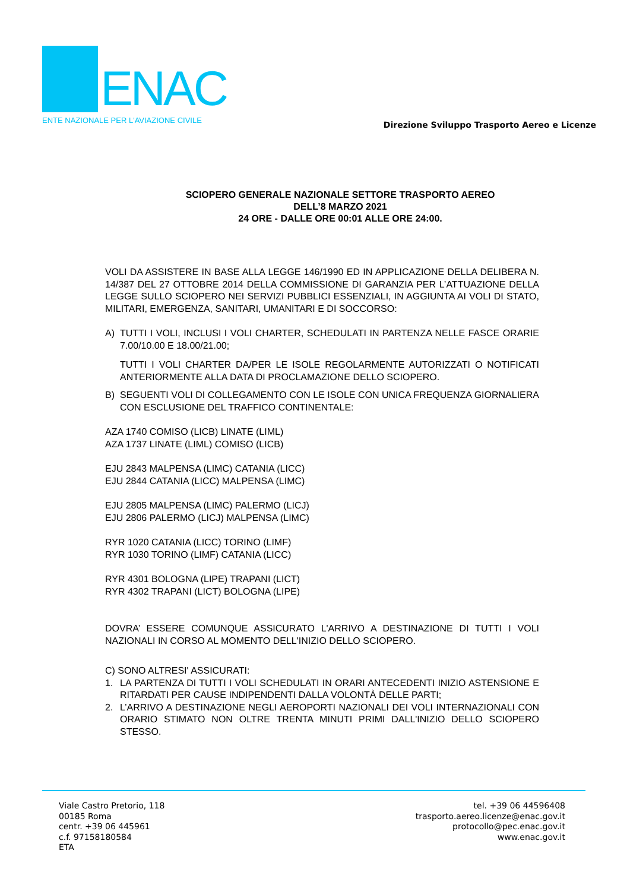ENAC
ENTE NAZIONALE PER L'AVIAZIONE CIVILE
Direzione Sviluppo Trasporto Aereo e Licenze
SCIOPERO GENERALE NAZIONALE SETTORE TRASPORTO AEREO
DELL’8 MARZO 2021
24 ORE - DALLE ORE 00:01 ALLE ORE 24:00.
VOLI DA ASSISTERE IN BASE ALLA LEGGE 146/1990 ED IN APPLICAZIONE DELLA DELIBERA N. 14/387 DEL 27 OTTOBRE 2014 DELLA COMMISSIONE DI GARANZIA PER L’ATTUAZIONE DELLA LEGGE SULLO SCIOPERO NEI SERVIZI PUBBLICI ESSENZIALI, IN AGGIUNTA AI VOLI DI STATO, MILITARI, EMERGENZA, SANITARI, UMANITARI E DI SOCCORSO:
A) TUTTI I VOLI, INCLUSI I VOLI CHARTER, SCHEDULATI IN PARTENZA NELLE FASCE ORARIE 7.00/10.00 E 18.00/21.00;
TUTTI I VOLI CHARTER DA/PER LE ISOLE REGOLARMENTE AUTORIZZATI O NOTIFICATI ANTERIORMENTE ALLA DATA DI PROCLAMAZIONE DELLO SCIOPERO.
B) SEGUENTI VOLI DI COLLEGAMENTO CON LE ISOLE CON UNICA FREQUENZA GIORNALIERA CON ESCLUSIONE DEL TRAFFICO CONTINENTALE:
AZA 1740 COMISO (LICB) LINATE (LIML)
AZA 1737 LINATE (LIML) COMISO (LICB)
EJU 2843 MALPENSA (LIMC) CATANIA (LICC)
EJU 2844 CATANIA (LICC) MALPENSA (LIMC)
EJU 2805 MALPENSA (LIMC) PALERMO (LICJ)
EJU 2806 PALERMO (LICJ) MALPENSA (LIMC)
RYR 1020 CATANIA (LICC) TORINO (LIMF)
RYR 1030 TORINO (LIMF) CATANIA (LICC)
RYR 4301 BOLOGNA (LIPE) TRAPANI (LICT)
RYR 4302 TRAPANI (LICT) BOLOGNA (LIPE)
DOVRA’ ESSERE COMUNQUE ASSICURATO L'ARRIVO A DESTINAZIONE DI TUTTI I VOLI NAZIONALI IN CORSO AL MOMENTO DELL'INIZIO DELLO SCIOPERO.
C) SONO ALTRESI' ASSICURATI:
1. LA PARTENZA DI TUTTI I VOLI SCHEDULATI IN ORARI ANTECEDENTI INIZIO ASTENSIONE E RITARDATI PER CAUSE INDIPENDENTI DALLA VOLONTÀ DELLE PARTI;
2. L’ARRIVO A DESTINAZIONE NEGLI AEROPORTI NAZIONALI DEI VOLI INTERNAZIONALI CON ORARIO STIMATO NON OLTRE TRENTA MINUTI PRIMI DALL'INIZIO DELLO SCIOPERO STESSO.
Viale Castro Pretorio, 118
00185 Roma
centr. +39 06 445961
c.f. 97158180584
ETA
tel. +39 06 44596408
trasporto.aereo.licenze@enac.gov.it
protocollo@pec.enac.gov.it
www.enac.gov.it